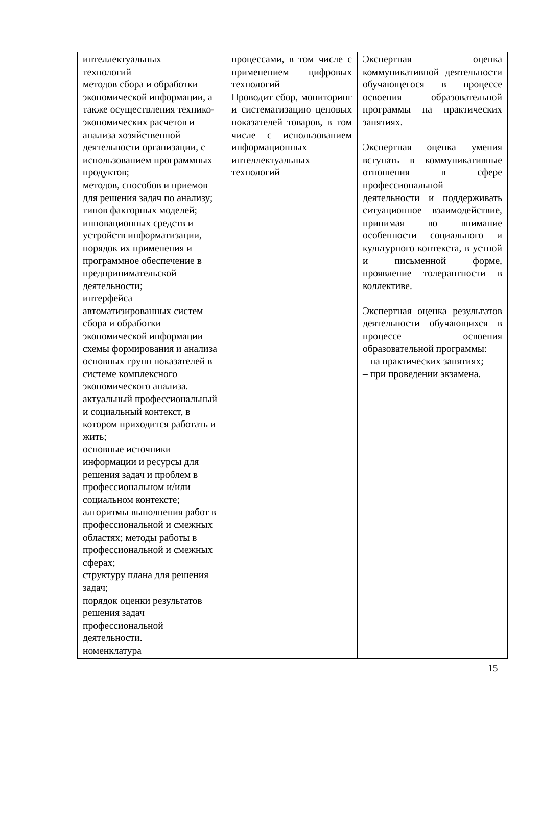| интеллектуальных технологий методов сбора и обработки экономической информации, а также осуществления технико-экономических расчетов и анализа хозяйственной деятельности организации, с использованием программных продуктов; методов, способов и приемов для решения задач по анализу; типов факторных моделей; инновационных средств и устройств информатизации, порядок их применения и программное обеспечение в предпринимательской деятельности; интерфейса автоматизированных систем сбора и обработки экономической информации схемы формирования и анализа основных групп показателей в системе комплексного экономического анализа. актуальный профессиональный и социальный контекст, в котором приходится работать и жить; основные источники информации и ресурсы для решения задач и проблем в профессиональном и/или социальном контексте; алгоритмы выполнения работ в профессиональной и смежных областях; методы работы в профессиональной и смежных сферах; структуру плана для решения задач; порядок оценки результатов решения задач профессиональной деятельности. номенклатура | процессами, в том числе с применением цифровых технологий Проводит сбор, мониторинг и систематизацию ценовых показателей товаров, в том числе с использованием информационных интеллектуальных технологий | Экспертная оценка коммуникативной деятельности обучающегося в процессе освоения образовательной программы на практических занятиях. Экспертная оценка умения вступать в коммуникативные отношения в сфере профессиональной деятельности и поддерживать ситуационное взаимодействие, принимая во внимание особенности социального и культурного контекста, в устной и письменной форме, проявление толерантности в коллективе. Экспертная оценка результатов деятельности обучающихся в процессе освоения образовательной программы: – на практических занятиях; – при проведении экзамена. |
15